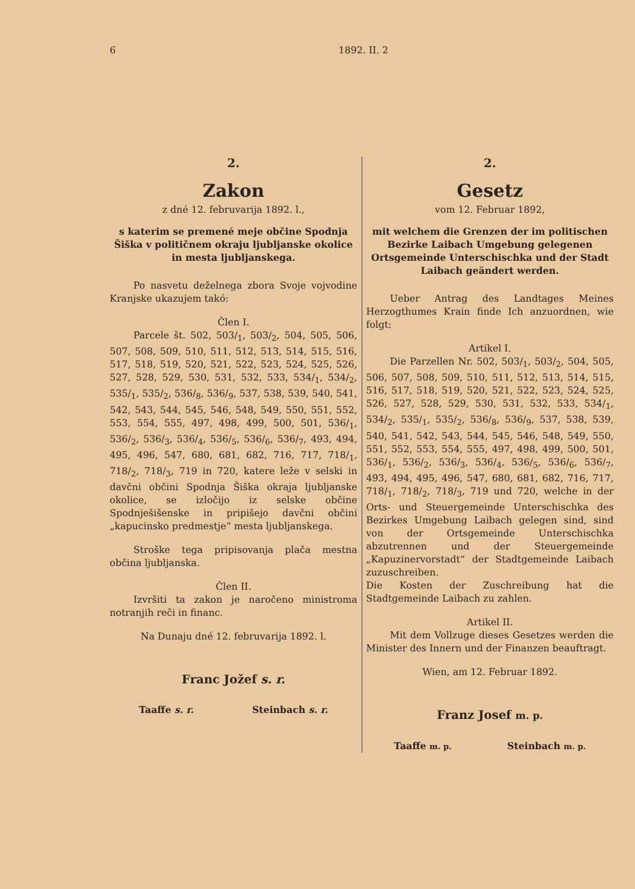6 1892. II. 2
2.
Zakon
z dné 12. februvarija 1892. l.,
s katerim se premené meje občine Spodnja Šiška v političnem okraju ljubljanske okolice in mesta ljubljanskega.
Po nasvetu deželnega zbora Svoje vojvodine Kranjske ukazujem takó:
Člen I.
Parcele št. 502, 503/<sub>1</sub>, 503/<sub>2</sub>, 504, 505, 506, 507, 508, 509, 510, 511, 512, 513, 514, 515, 516, 517, 518, 519, 520, 521, 522, 523, 524, 525, 526, 527, 528, 529, 530, 531, 532, 533, 534/<sub>1</sub>, 534/<sub>2</sub>, 535/<sub>1</sub>, 535/<sub>2</sub>, 536/<sub>8</sub>, 536/<sub>9</sub>, 537, 538, 539, 540, 541, 542, 543, 544, 545, 546, 548, 549, 550, 551, 552, 553, 554, 555, 497, 498, 499, 500, 501, 536/<sub>1</sub>, 536/<sub>2</sub>, 536/<sub>3</sub>, 536/<sub>4</sub>, 536/<sub>5</sub>, 536/<sub>6</sub>, 536/<sub>7</sub>, 493, 494, 495, 496, 547, 680, 681, 682, 716, 717, 718/<sub>1</sub>, 718/<sub>2</sub>, 718/<sub>3</sub>, 719 in 720, katere leže v selski in davčni občini Spodnja Šiška okraja ljubljanske okolice, se izločijo iz selske občine Spodnješišenske in pripišejo davčni občini „kapucinsko predmestje“ mesta ljubljanskega.
Stroške tega pripisovanja plača mestna občina ljubljanska.
Člen II.
Izvršiti ta zakon je naročeno ministroma notranjih reči in financ.
Na Dunaju dné 12. februvarija 1892. l.
Franc Jožef s. r.
Taaffe s. r. Steinbach s. r.
2.
Gesetz
vom 12. Februar 1892,
mit welchem die Grenzen der im politischen Bezirke Laibach Umgebung gelegenen Ortsgemeinde Unterschischka und der Stadt Laibach geändert werden.
Ueber Antrag des Landtages Meines Herzogthumes Krain finde Ich anzuordnen, wie folgt:
Artikel I.
Die Parzellen Nr. 502, 503/<sub>1</sub>, 503/<sub>2</sub>, 504, 505, 506, 507, 508, 509, 510, 511, 512, 513, 514, 515, 516, 517, 518, 519, 520, 521, 522, 523, 524, 525, 526, 527, 528, 529, 530, 531, 532, 533, 534/<sub>1</sub>, 534/<sub>2</sub>, 535/<sub>1</sub>, 535/<sub>2</sub>, 536/<sub>8</sub>, 536/<sub>9</sub>, 537, 538, 539, 540, 541, 542, 543, 544, 545, 546, 548, 549, 550, 551, 552, 553, 554, 555, 497, 498, 499, 500, 501, 536/<sub>1</sub>, 536/<sub>2</sub>, 536/<sub>3</sub>, 536/<sub>4</sub>, 536/<sub>5</sub>, 536/<sub>6</sub>, 536/<sub>7</sub>, 493, 494, 495, 496, 547, 680, 681, 682, 716, 717, 718/<sub>1</sub>, 718/<sub>2</sub>, 718/<sub>3</sub>, 719 und 720, welche in der Orts- und Steuergemeinde Unterschischka des Bezirkes Umgebung Laibach gelegen sind, sind von der Ortsgemeinde Unterschischka abzutrennen und der Steuergemeinde „Kapuzinervorstadt“ der Stadtgemeinde Laibach zuzuschreiben.
Die Kosten der Zuschreibung hat die Stadtgemeinde Laibach zu zahlen.
Artikel II.
Mit dem Vollzuge dieses Gesetzes werden die Minister des Innern und der Finanzen beauftragt.
Wien, am 12. Februar 1892.
Franz Josef m. p.
Taaffe m. p. Steinbach m. p.